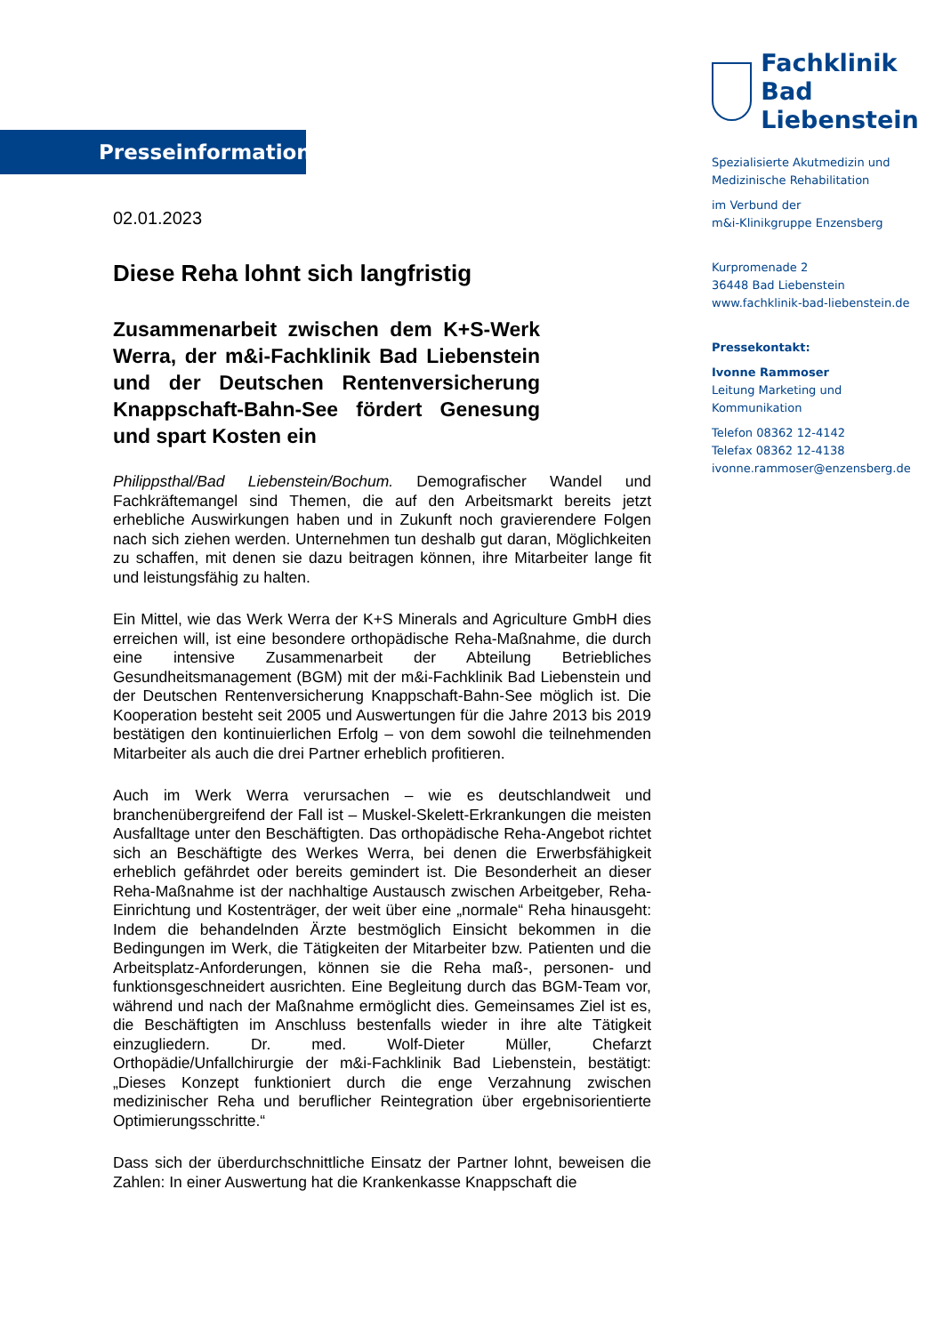Presseinformation
02.01.2023
Diese Reha lohnt sich langfristig
Zusammenarbeit zwischen dem K+S-Werk Werra, der m&i-Fachklinik Bad Liebenstein und der Deutschen Rentenversicherung Knappschaft-Bahn-See fördert Genesung und spart Kosten ein
Philippsthal/Bad Liebenstein/Bochum. Demografischer Wandel und Fachkräftemangel sind Themen, die auf den Arbeitsmarkt bereits jetzt erhebliche Auswirkungen haben und in Zukunft noch gravierendere Folgen nach sich ziehen werden. Unternehmen tun deshalb gut daran, Möglichkeiten zu schaffen, mit denen sie dazu beitragen können, ihre Mitarbeiter lange fit und leistungsfähig zu halten.
Ein Mittel, wie das Werk Werra der K+S Minerals and Agriculture GmbH dies erreichen will, ist eine besondere orthopädische Reha-Maßnahme, die durch eine intensive Zusammenarbeit der Abteilung Betriebliches Gesundheitsmanagement (BGM) mit der m&i-Fachklinik Bad Liebenstein und der Deutschen Rentenversicherung Knappschaft-Bahn-See möglich ist. Die Kooperation besteht seit 2005 und Auswertungen für die Jahre 2013 bis 2019 bestätigen den kontinuierlichen Erfolg – von dem sowohl die teilnehmenden Mitarbeiter als auch die drei Partner erheblich profitieren.
Auch im Werk Werra verursachen – wie es deutschlandweit und branchenübergreifend der Fall ist – Muskel-Skelett-Erkrankungen die meisten Ausfalltage unter den Beschäftigten. Das orthopädische Reha-Angebot richtet sich an Beschäftigte des Werkes Werra, bei denen die Erwerbsfähigkeit erheblich gefährdet oder bereits gemindert ist. Die Besonderheit an dieser Reha-Maßnahme ist der nachhaltige Austausch zwischen Arbeitgeber, Reha-Einrichtung und Kostenträger, der weit über eine „normale“ Reha hinausgeht: Indem die behandelnden Ärzte bestmöglich Einsicht bekommen in die Bedingungen im Werk, die Tätigkeiten der Mitarbeiter bzw. Patienten und die Arbeitsplatz-Anforderungen, können sie die Reha maß-, personen- und funktionsgeschneidert ausrichten. Eine Begleitung durch das BGM-Team vor, während und nach der Maßnahme ermöglicht dies. Gemeinsames Ziel ist es, die Beschäftigten im Anschluss bestenfalls wieder in ihre alte Tätigkeit einzugliedern. Dr. med. Wolf-Dieter Müller, Chefarzt Orthopädie/Unfallchirurgie der m&i-Fachklinik Bad Liebenstein, bestätigt: „Dieses Konzept funktioniert durch die enge Verzahnung zwischen medizinischer Reha und beruflicher Reintegration über ergebnisorientierte Optimierungsschritte.“
Dass sich der überdurchschnittliche Einsatz der Partner lohnt, beweisen die Zahlen: In einer Auswertung hat die Krankenkasse Knappschaft die
Fachklinik
Bad Liebenstein
Spezialisierte Akutmedizin und
Medizinische Rehabilitation
im Verbund der
m&i-Klinikgruppe Enzensberg
Kurpromenade 2
36448 Bad Liebenstein
www.fachklinik-bad-liebenstein.de
Pressekontakt:
Ivonne Rammoser
Leitung Marketing und
Kommunikation
Telefon 08362 12-4142
Telefax 08362 12-4138
ivonne.rammoser@enzensberg.de